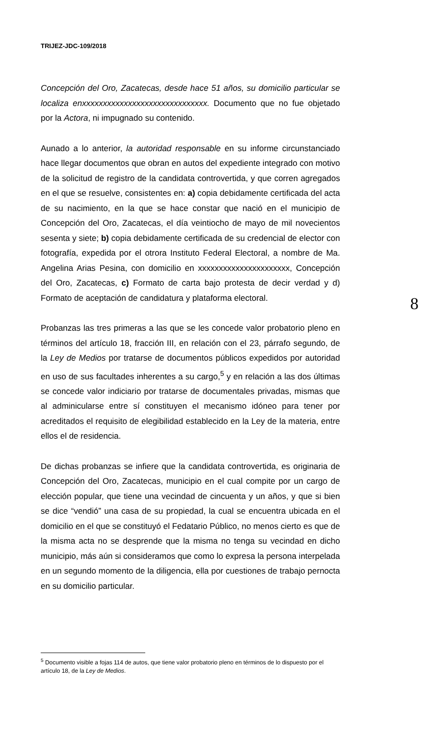TRIJEZ-JDC-109/2018
8
Concepción del Oro, Zacatecas, desde hace 51 años, su domicilio particular se localiza enxxxxxxxxxxxxxxxxxxxxxxxxxxxxxx. Documento que no fue objetado por la Actora, ni impugnado su contenido.
Aunado a lo anterior, la autoridad responsable en su informe circunstanciado hace llegar documentos que obran en autos del expediente integrado con motivo de la solicitud de registro de la candidata controvertida, y que corren agregados en el que se resuelve, consistentes en: a) copia debidamente certificada del acta de su nacimiento, en la que se hace constar que nació en el municipio de Concepción del Oro, Zacatecas, el día veintiocho de mayo de mil novecientos sesenta y siete; b) copia debidamente certificada de su credencial de elector con fotografía, expedida por el otrora Instituto Federal Electoral, a nombre de Ma. Angelina Arias Pesina, con domicilio en xxxxxxxxxxxxxxxxxxxxxx, Concepción del Oro, Zacatecas, c) Formato de carta bajo protesta de decir verdad y d) Formato de aceptación de candidatura y plataforma electoral.
Probanzas las tres primeras a las que se les concede valor probatorio pleno en términos del artículo 18, fracción III, en relación con el 23, párrafo segundo, de la Ley de Medios por tratarse de documentos públicos expedidos por autoridad en uso de sus facultades inherentes a su cargo,<sup>5</sup> y en relación a las dos últimas se concede valor indiciario por tratarse de documentales privadas, mismas que al adminicularse entre sí constituyen el mecanismo idóneo para tener por acreditados el requisito de elegibilidad establecido en la Ley de la materia, entre ellos el de residencia.
De dichas probanzas se infiere que la candidata controvertida, es originaria de Concepción del Oro, Zacatecas, municipio en el cual compite por un cargo de elección popular, que tiene una vecindad de cincuenta y un años, y que si bien se dice “vendió” una casa de su propiedad, la cual se encuentra ubicada en el domicilio en el que se constituyó el Fedatario Público, no menos cierto es que de la misma acta no se desprende que la misma no tenga su vecindad en dicho municipio, más aún si consideramos que como lo expresa la persona interpelada en un segundo momento de la diligencia, ella por cuestiones de trabajo pernocta en su domicilio particular.
<sup>5</sup> Documento visible a fojas 114 de autos, que tiene valor probatorio pleno en términos de lo dispuesto por el artículo 18, de la Ley de Medios.